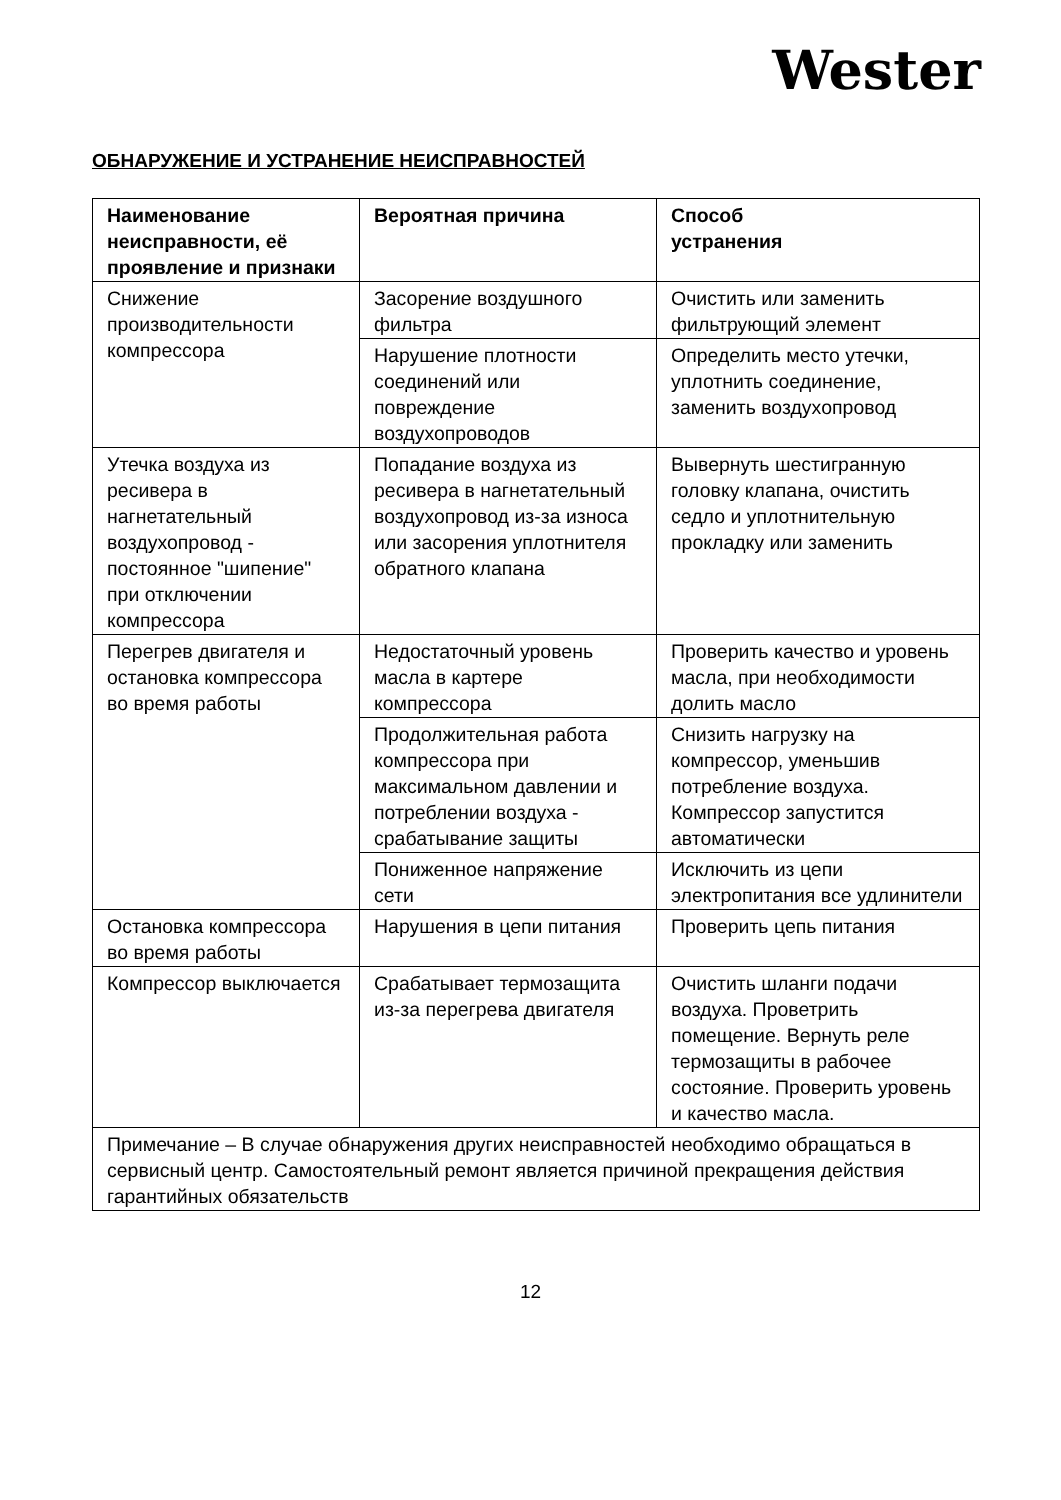Wester
ОБНАРУЖЕНИЕ И УСТРАНЕНИЕ НЕИСПРАВНОСТЕЙ
| Наименование неисправности, её проявление и признаки | Вероятная причина | Способ устранения |
| --- | --- | --- |
| Снижение производительности компрессора | Засорение воздушного фильтра | Очистить или заменить фильтрующий элемент |
| | Нарушение плотности соединений или повреждение воздухопроводов | Определить место утечки, уплотнить соединение, заменить воздухопровод |
| Утечка воздуха из ресивера в нагнетательный воздухопровод - постоянное "шипение" при отключении компрессора | Попадание воздуха из ресивера в нагнетательный воздухопровод из-за износа или засорения уплотнителя обратного клапана | Вывернуть шестигранную головку клапана, очистить седло и уплотнительную прокладку или заменить |
| Перегрев двигателя и остановка компрессора во время работы | Недостаточный уровень масла в картере компрессора | Проверить качество и уровень масла, при необходимости долить масло |
| | Продолжительная работа компрессора при максимальном давлении и потреблении воздуха - срабатывание защиты | Снизить нагрузку на компрессор, уменьшив потребление воздуха. Компрессор запустится автоматически |
| | Пониженное напряжение сети | Исключить из цепи электропитания все удлинители |
| Остановка компрессора во время работы | Нарушения в цепи питания | Проверить цепь питания |
| Компрессор выключается | Срабатывает термозащита из-за перегрева двигателя | Очистить шланги подачи воздуха. Проветрить помещение. Вернуть реле термозащиты в рабочее состояние. Проверить уровень и качество масла. |
| Примечание – В случае обнаружения других неисправностей необходимо обращаться в сервисный центр. Самостоятельный ремонт является причиной прекращения действия гарантийных обязательств | | |
12